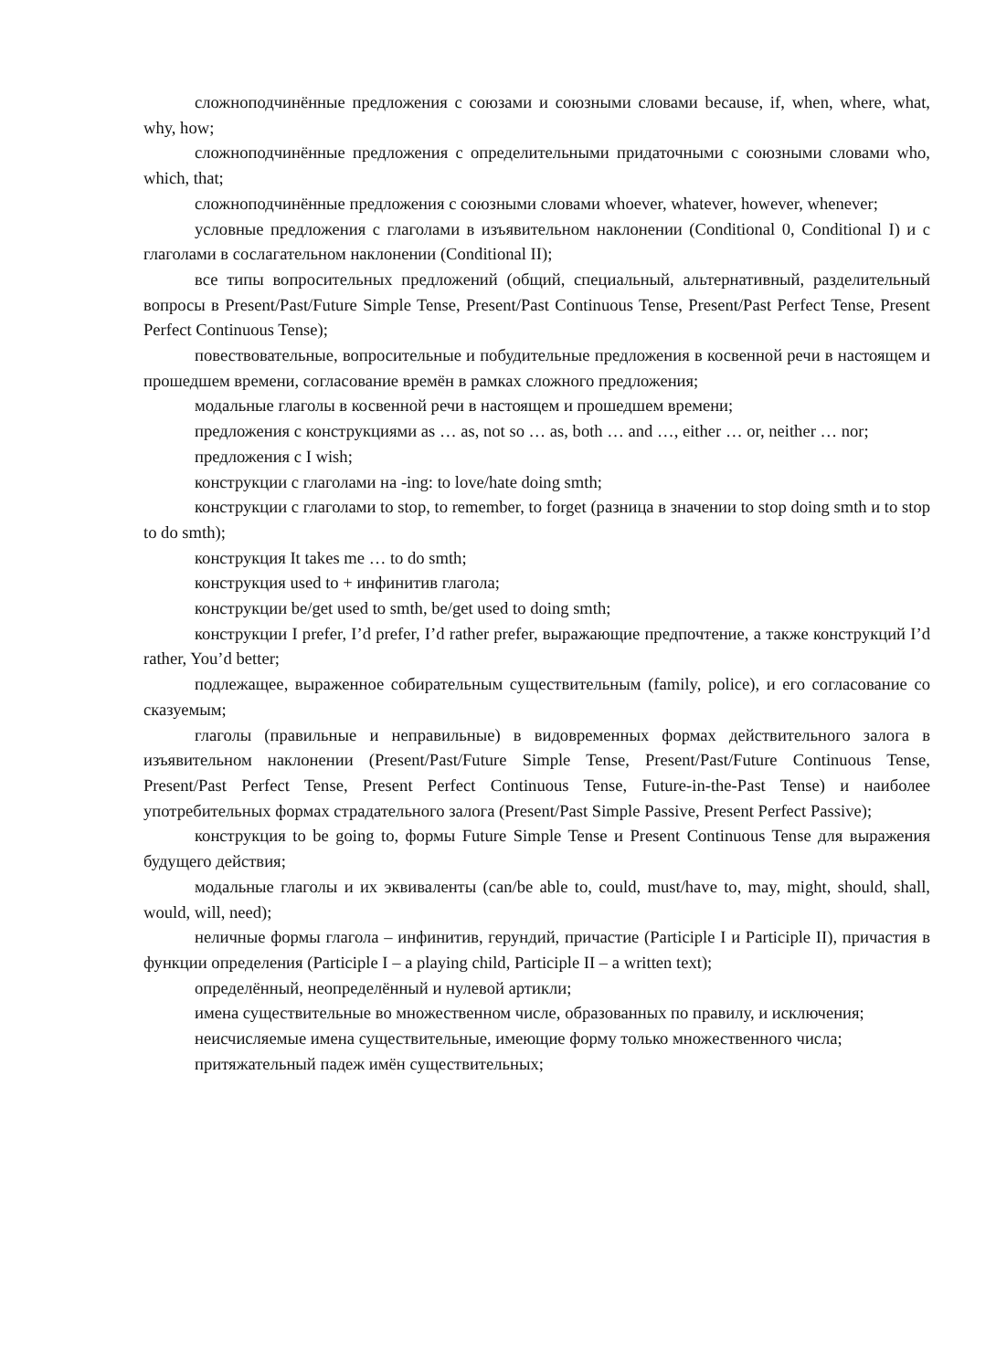сложноподчинённые предложения с союзами и союзными словами because, if, when, where, what, why, how;
сложноподчинённые предложения с определительными придаточными с союзными словами who, which, that;
сложноподчинённые предложения с союзными словами whoever, whatever, however, whenever;
условные предложения с глаголами в изъявительном наклонении (Conditional 0, Conditional I) и с глаголами в сослагательном наклонении (Conditional II);
все типы вопросительных предложений (общий, специальный, альтернативный, разделительный вопросы в Present/Past/Future Simple Tense, Present/Past Continuous Tense, Present/Past Perfect Tense, Present Perfect Continuous Tense);
повествовательные, вопросительные и побудительные предложения в косвенной речи в настоящем и прошедшем времени, согласование времён в рамках сложного предложения;
модальные глаголы в косвенной речи в настоящем и прошедшем времени;
предложения с конструкциями as … as, not so … as, both … and …, either … or, neither … nor;
предложения с I wish;
конструкции с глаголами на -ing: to love/hate doing smth;
конструкции с глаголами to stop, to remember, to forget (разница в значении to stop doing smth и to stop to do smth);
конструкция It takes me … to do smth;
конструкция used to + инфинитив глагола;
конструкции be/get used to smth, be/get used to doing smth;
конструкции I prefer, I’d prefer, I’d rather prefer, выражающие предпочтение, а также конструкций I’d rather, You’d better;
подлежащее, выраженное собирательным существительным (family, police), и его согласование со сказуемым;
глаголы (правильные и неправильные) в видовременных формах действительного залога в изъявительном наклонении (Present/Past/Future Simple Tense, Present/Past/Future Continuous Tense, Present/Past Perfect Tense, Present Perfect Continuous Tense, Future-in-the-Past Tense) и наиболее употребительных формах страдательного залога (Present/Past Simple Passive, Present Perfect Passive);
конструкция to be going to, формы Future Simple Tense и Present Continuous Tense для выражения будущего действия;
модальные глаголы и их эквиваленты (can/be able to, could, must/have to, may, might, should, shall, would, will, need);
неличные формы глагола – инфинитив, герундий, причастие (Participle I и Participle II), причастия в функции определения (Participle I – a playing child, Participle II – a written text);
определённый, неопределённый и нулевой артикли;
имена существительные во множественном числе, образованных по правилу, и исключения;
неисчисляемые имена существительные, имеющие форму только множественного числа;
притяжательный падеж имён существительных;